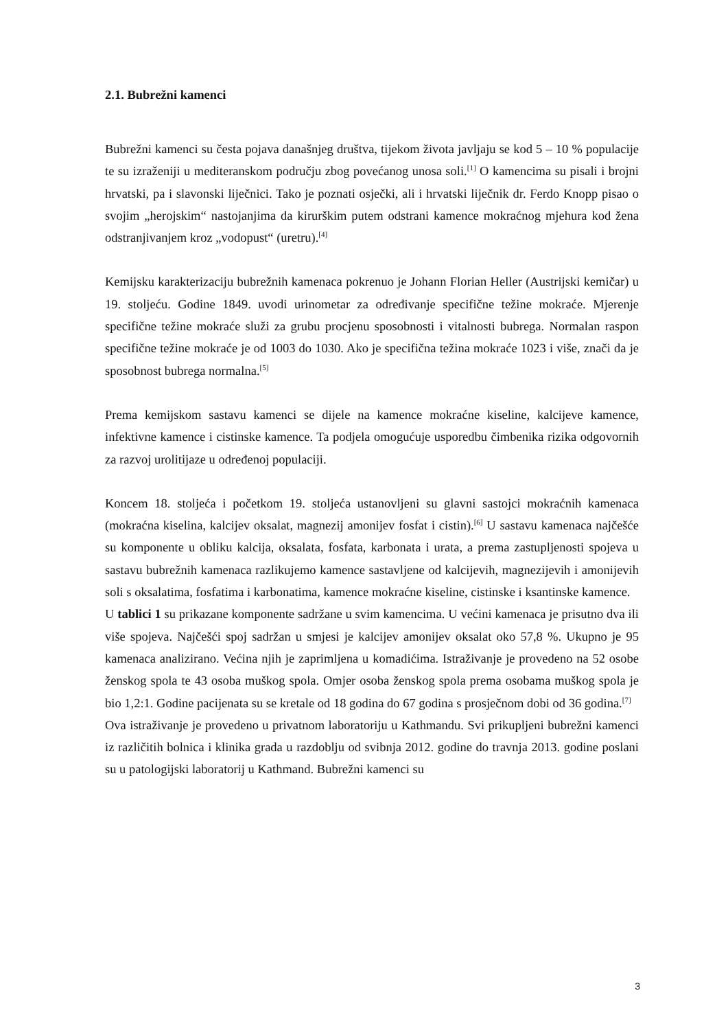2.1. Bubrežni kamenci
Bubrežni kamenci su česta pojava današnjeg društva, tijekom života javljaju se kod 5 – 10 % populacije te su izraženiji u mediteranskom području zbog povećanog unosa soli.<sup>[1]</sup> O kamencima su pisali i brojni hrvatski, pa i slavonski liječnici. Tako je poznati osječki, ali i hrvatski liječnik dr. Ferdo Knopp pisao o svojim „herojskim“ nastojanjima da kirurškim putem odstrani kamence mokraćnog mjehura kod žena odstranjivanjem kroz „vodopust“ (uretru).<sup>[4]</sup>
Kemijsku karakterizaciju bubrežnih kamenaca pokrenuo je Johann Florian Heller (Austrijski kemičar) u 19. stoljeću. Godine 1849. uvodi urinometar za određivanje specifične težine mokraće. Mjerenje specifične težine mokraće služi za grubu procjenu sposobnosti i vitalnosti bubrega. Normalan raspon specifične težine mokraće je od 1003 do 1030. Ako je specifična težina mokraće 1023 i više, znači da je sposobnost bubrega normalna.<sup>[5]</sup>
Prema kemijskom sastavu kamenci se dijele na kamence mokraćne kiseline, kalcijeve kamence, infektivne kamence i cistinske kamence. Ta podjela omogućuje usporedbu čimbenika rizika odgovornih za razvoj urolitijaze u određenoj populaciji.
Koncem 18. stoljeća i početkom 19. stoljeća ustanovljeni su glavni sastojci mokraćnih kamenaca (mokraćna kiselina, kalcijev oksalat, magnezij amonijev fosfat i cistin).<sup>[6]</sup> U sastavu kamenaca najčešće su komponente u obliku kalcija, oksalata, fosfata, karbonata i urata, a prema zastupljenosti spojeva u sastavu bubrežnih kamenaca razlikujemo kamence sastavljene od kalcijevih, magnezijevih i amonijevih soli s oksalatima, fosfatima i karbonatima, kamence mokraćne kiseline, cistinske i ksantinske kamence.
U tablici 1 su prikazane komponente sadržane u svim kamencima. U većini kamenaca je prisutno dva ili više spojeva. Najčešći spoj sadržan u smjesi je kalcijev amonijev oksalat oko 57,8 %. Ukupno je 95 kamenaca analizirano. Većina njih je zaprimljena u komadićima. Istraživanje je provedeno na 52 osobe ženskog spola te 43 osoba muškog spola. Omjer osoba ženskog spola prema osobama muškog spola je bio 1,2:1. Godine pacijenata su se kretale od 18 godina do 67 godina s prosječnom dobi od 36 godina.<sup>[7]</sup>
Ova istraživanje je provedeno u privatnom laboratoriju u Kathmandu. Svi prikupljeni bubrežni kamenci iz različitih bolnica i klinika grada u razdoblju od svibnja 2012. godine do travnja 2013. godine poslani su u patologijski laboratorij u Kathmand. Bubrežni kamenci su
3